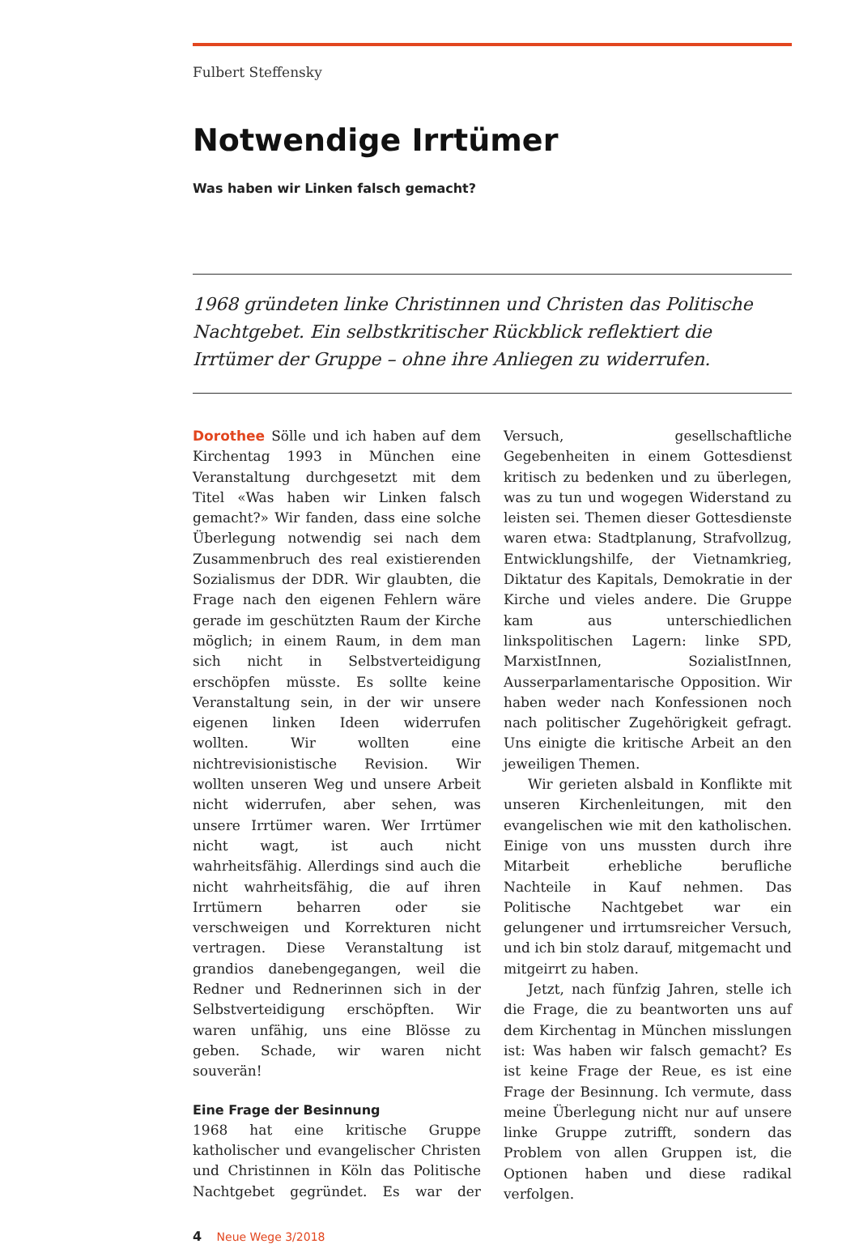Fulbert Steffensky
Notwendige Irrtümer
Was haben wir Linken falsch gemacht?
1968 gründeten linke Christinnen und Christen das Politische Nachtgebet. Ein selbstkritischer Rückblick reflektiert die Irrtümer der Gruppe – ohne ihre Anliegen zu widerrufen.
Dorothee Sölle und ich haben auf dem Kirchentag 1993 in München eine Veranstaltung durchgesetzt mit dem Titel «Was haben wir Linken falsch gemacht?» Wir fanden, dass eine solche Überlegung notwendig sei nach dem Zusammenbruch des real existierenden Sozialismus der DDR. Wir glaubten, die Frage nach den eigenen Fehlern wäre gerade im geschützten Raum der Kirche möglich; in einem Raum, in dem man sich nicht in Selbstverteidigung erschöpfen müsste. Es sollte keine Veranstaltung sein, in der wir unsere eigenen linken Ideen widerrufen wollten. Wir wollten eine nichtrevisionistische Revision. Wir wollten unseren Weg und unsere Arbeit nicht widerrufen, aber sehen, was unsere Irrtümer waren. Wer Irrtümer nicht wagt, ist auch nicht wahrheitsfähig. Allerdings sind auch die nicht wahrheitsfähig, die auf ihren Irrtümern beharren oder sie verschweigen und Korrekturen nicht vertragen. Diese Veranstaltung ist grandios danebengegangen, weil die Redner und Rednerinnen sich in der Selbstverteidigung erschöpften. Wir waren unfähig, uns eine Blösse zu geben. Schade, wir waren nicht souverän!
Eine Frage der Besinnung
1968 hat eine kritische Gruppe katholischer und evangelischer Christen und Christinnen in Köln das Politische Nachtgebet gegründet. Es war der Versuch, gesellschaftliche Gegebenheiten in einem Gottesdienst kritisch zu bedenken und zu überlegen, was zu tun und wogegen Widerstand zu leisten sei. Themen dieser Gottesdienste waren etwa: Stadtplanung, Strafvollzug, Entwicklungshilfe, der Vietnamkrieg, Diktatur des Kapitals, Demokratie in der Kirche und vieles andere. Die Gruppe kam aus unterschiedlichen linkspolitischen Lagern: linke SPD, MarxistInnen, SozialistInnen, Ausserparlamentarische Opposition. Wir haben weder nach Konfessionen noch nach politischer Zugehörigkeit gefragt. Uns einigte die kritische Arbeit an den jeweiligen Themen.
Wir gerieten alsbald in Konflikte mit unseren Kirchenleitungen, mit den evangelischen wie mit den katholischen. Einige von uns mussten durch ihre Mitarbeit erhebliche berufliche Nachteile in Kauf nehmen. Das Politische Nachtgebet war ein gelungener und irrtumsreicher Versuch, und ich bin stolz darauf, mitgemacht und mitgeirrt zu haben.
Jetzt, nach fünfzig Jahren, stelle ich die Frage, die zu beantworten uns auf dem Kirchentag in München misslungen ist: Was haben wir falsch gemacht? Es ist keine Frage der Reue, es ist eine Frage der Besinnung. Ich vermute, dass meine Überlegung nicht nur auf unsere linke Gruppe zutrifft, sondern das Problem von allen Gruppen ist, die Optionen haben und diese radikal verfolgen.
4 Neue Wege 3/2018